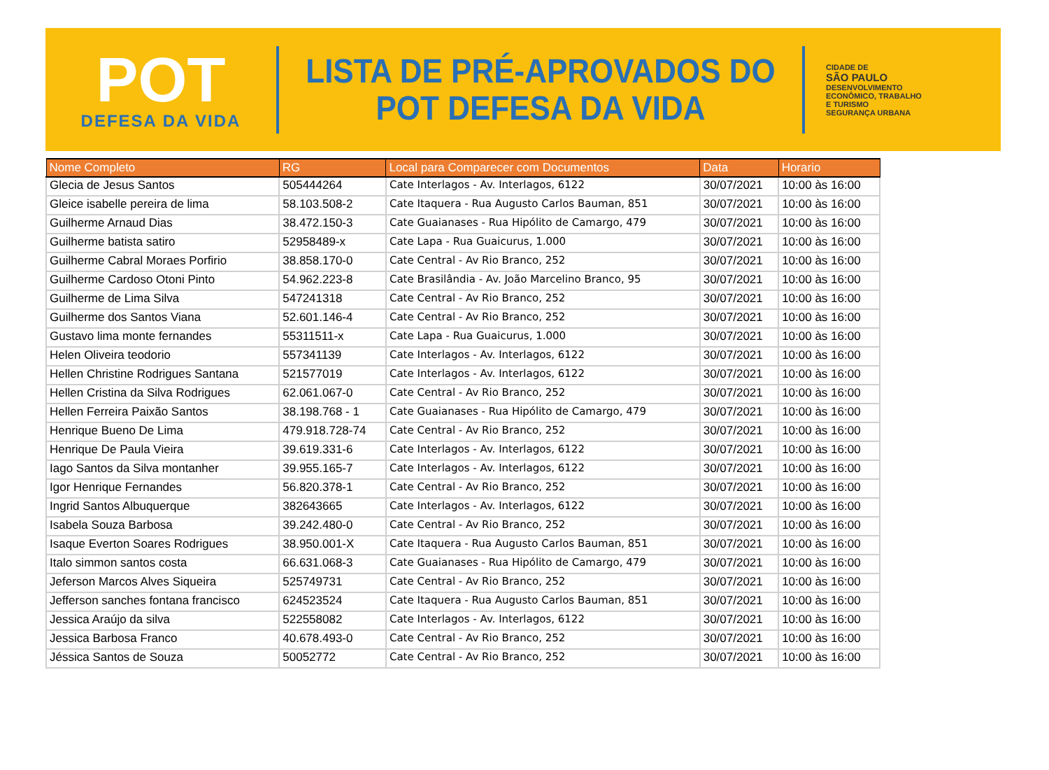POT
DEFESA DA VIDA
LISTA DE PRÉ-APROVADOS DO
POT DEFESA DA VIDA
CIDADE DE
SÃO PAULO
DESENVOLVIMENTO
ECONÔMICO, TRABALHO
E TURISMO
SEGURANÇA URBANA
| Nome Completo | RG | Local para Comparecer com Documentos | Data | Horario |
| --- | --- | --- | --- | --- |
| Glecia de Jesus Santos | 505444264 | Cate Interlagos - Av. Interlagos, 6122 | 30/07/2021 | 10:00 às 16:00 |
| Gleice isabelle pereira de lima | 58.103.508-2 | Cate Itaquera - Rua Augusto Carlos Bauman, 851 | 30/07/2021 | 10:00 às 16:00 |
| Guilherme Arnaud Dias | 38.472.150-3 | Cate Guaianases - Rua Hipólito de Camargo, 479 | 30/07/2021 | 10:00 às 16:00 |
| Guilherme batista satiro | 52958489-x | Cate Lapa - Rua Guaicurus, 1.000 | 30/07/2021 | 10:00 às 16:00 |
| Guilherme Cabral Moraes Porfirio | 38.858.170-0 | Cate Central - Av Rio Branco, 252 | 30/07/2021 | 10:00 às 16:00 |
| Guilherme Cardoso Otoni Pinto | 54.962.223-8 | Cate Brasilândia - Av. João Marcelino Branco, 95 | 30/07/2021 | 10:00 às 16:00 |
| Guilherme de Lima Silva | 547241318 | Cate Central - Av Rio Branco, 252 | 30/07/2021 | 10:00 às 16:00 |
| Guilherme dos Santos Viana | 52.601.146-4 | Cate Central - Av Rio Branco, 252 | 30/07/2021 | 10:00 às 16:00 |
| Gustavo lima monte fernandes | 55311511-x | Cate Lapa - Rua Guaicurus, 1.000 | 30/07/2021 | 10:00 às 16:00 |
| Helen Oliveira teodorio | 557341139 | Cate Interlagos - Av. Interlagos, 6122 | 30/07/2021 | 10:00 às 16:00 |
| Hellen Christine Rodrigues Santana | 521577019 | Cate Interlagos - Av. Interlagos, 6122 | 30/07/2021 | 10:00 às 16:00 |
| Hellen Cristina da Silva Rodrigues | 62.061.067-0 | Cate Central - Av Rio Branco, 252 | 30/07/2021 | 10:00 às 16:00 |
| Hellen Ferreira Paixão Santos | 38.198.768 - 1 | Cate Guaianases - Rua Hipólito de Camargo, 479 | 30/07/2021 | 10:00 às 16:00 |
| Henrique Bueno De Lima | 479.918.728-74 | Cate Central - Av Rio Branco, 252 | 30/07/2021 | 10:00 às 16:00 |
| Henrique De Paula Vieira | 39.619.331-6 | Cate Interlagos - Av. Interlagos, 6122 | 30/07/2021 | 10:00 às 16:00 |
| Iago Santos da Silva montanher | 39.955.165-7 | Cate Interlagos - Av. Interlagos, 6122 | 30/07/2021 | 10:00 às 16:00 |
| Igor Henrique Fernandes | 56.820.378-1 | Cate Central - Av Rio Branco, 252 | 30/07/2021 | 10:00 às 16:00 |
| Ingrid Santos Albuquerque | 382643665 | Cate Interlagos - Av. Interlagos, 6122 | 30/07/2021 | 10:00 às 16:00 |
| Isabela Souza Barbosa | 39.242.480-0 | Cate Central - Av Rio Branco, 252 | 30/07/2021 | 10:00 às 16:00 |
| Isaque Everton Soares Rodrigues | 38.950.001-X | Cate Itaquera - Rua Augusto Carlos Bauman, 851 | 30/07/2021 | 10:00 às 16:00 |
| Italo simmon santos costa | 66.631.068-3 | Cate Guaianases - Rua Hipólito de Camargo, 479 | 30/07/2021 | 10:00 às 16:00 |
| Jeferson Marcos Alves Siqueira | 525749731 | Cate Central - Av Rio Branco, 252 | 30/07/2021 | 10:00 às 16:00 |
| Jefferson sanches fontana francisco | 624523524 | Cate Itaquera - Rua Augusto Carlos Bauman, 851 | 30/07/2021 | 10:00 às 16:00 |
| Jessica Araújo da silva | 522558082 | Cate Interlagos - Av. Interlagos, 6122 | 30/07/2021 | 10:00 às 16:00 |
| Jessica Barbosa Franco | 40.678.493-0 | Cate Central - Av Rio Branco, 252 | 30/07/2021 | 10:00 às 16:00 |
| Jéssica Santos de Souza | 50052772 | Cate Central - Av Rio Branco, 252 | 30/07/2021 | 10:00 às 16:00 |